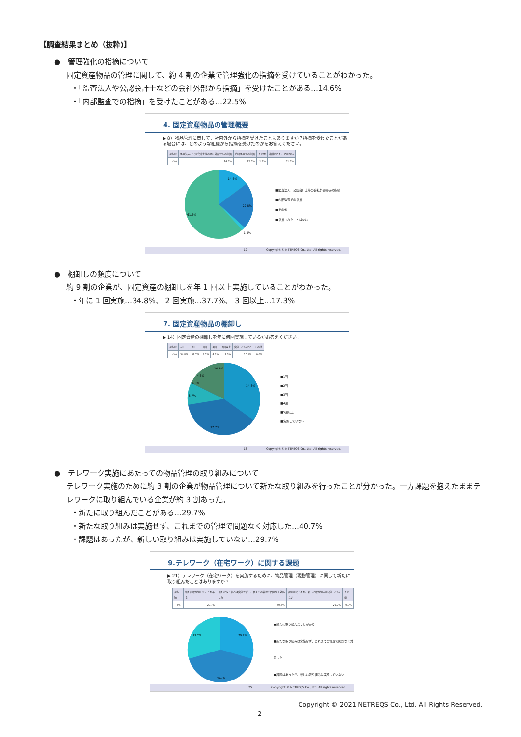【調査結果まとめ（抜粋)】
●　管理強化の指摘について
固定資産物品の管理に関して、約 4 割の企業で管理強化の指摘を受けていることがわかった。
・「監査法人や公認会計士などの会社外部から指摘」を受けたことがある…14.6%
・「内部監査での指摘」を受けたことがある…22.5%
4. 固定資産物品の管理概要
▶ 8）物品管理に関して、社内外から指摘を受けたことはありますか？指摘を受けたことがある場合には、どのような組織から指摘を受けたのかをお答えください。
| 選択肢 | 監査法人、公認会計士等の会社外部からの指摘 | 内部監査での指摘 | その他 | 指摘されたことはない |
| --- | --- | --- | --- | --- |
| (%) | 14.6% | 22.5% | 1.3% | 61.6% |
14.6%
22.5%
61.6%
1.3%
■監査法人、公認会計士等の会社外部からの指摘
■内部監査での指摘
■その他
■指摘されたことはない
12 Copyright © NETREQS Co., Ltd. All rights reserved.
●　棚卸しの頻度について
約 9 割の企業が、固定資産の棚卸しを年 1 回以上実施していることがわかった。
・年に 1 回実施…34.8%、 2 回実施…37.7%、 3 回以上…17.3%
7. 固定資産物品の棚卸し
▶ 14）固定資産の棚卸しを年に何回実施しているかお答えください。
| 選択肢 | 1回 | 2回 | 3回 | 4回 | 5回以上 | 実施していない | その他 |
| --- | --- | --- | --- | --- | --- | --- | --- |
| (%) | 34.8% | 37.7% | 8.7% | 4.3% | 4.3% | 10.1% | 0.0% |
34.8%
37.7%
8.7%
10.1%
4.3%
4.3%
■1回
■2回
■3回
■4回
■5回以上
■実施していない
18 Copyright © NETREQS Co., Ltd. All rights reserved.
●　テレワーク実施にあたっての物品管理の取り組みについて
テレワーク実施のために約 3 割の企業が物品管理について新たな取り組みを行ったことが分かった。一方課題を抱えたままテレワークに取り組んでいる企業が約 3 割あった。
・新たに取り組んだことがある…29.7%
・新たな取り組みは実施せず、これまでの管理で問題なく対応した…40.7%
・課題はあったが、新しい取り組みは実施していない…29.7%
9.テレワーク（在宅ワーク）に関する課題
▶ 21）テレワーク（在宅ワーク）を実施するために、物品管理（現物管理）に関して新たに取り組んだことはありますか？
| 選択肢 | 新たに取り組んだことがある | 新たな取り組みは実施せず、これまでの管理で問題なく対応した | 課題はあったが、新しい取り組みは実施していない | その他 |
| --- | --- | --- | --- | --- |
| (%) | 29.7% | 40.7% | 29.7% | 0.0% |
29.7%
29.7%
40.7%
■新たに取り組んだことがある
■新たな取り組みは実施せず、これまでの管理で問題なく対応した
■課題はあったが、新しい取り組みは実施していない
25 Copyright © NETREQS Co., Ltd. All rights reserved.
Copyright © 2021 NETREQS Co., Ltd. All Rights Reserved.
2